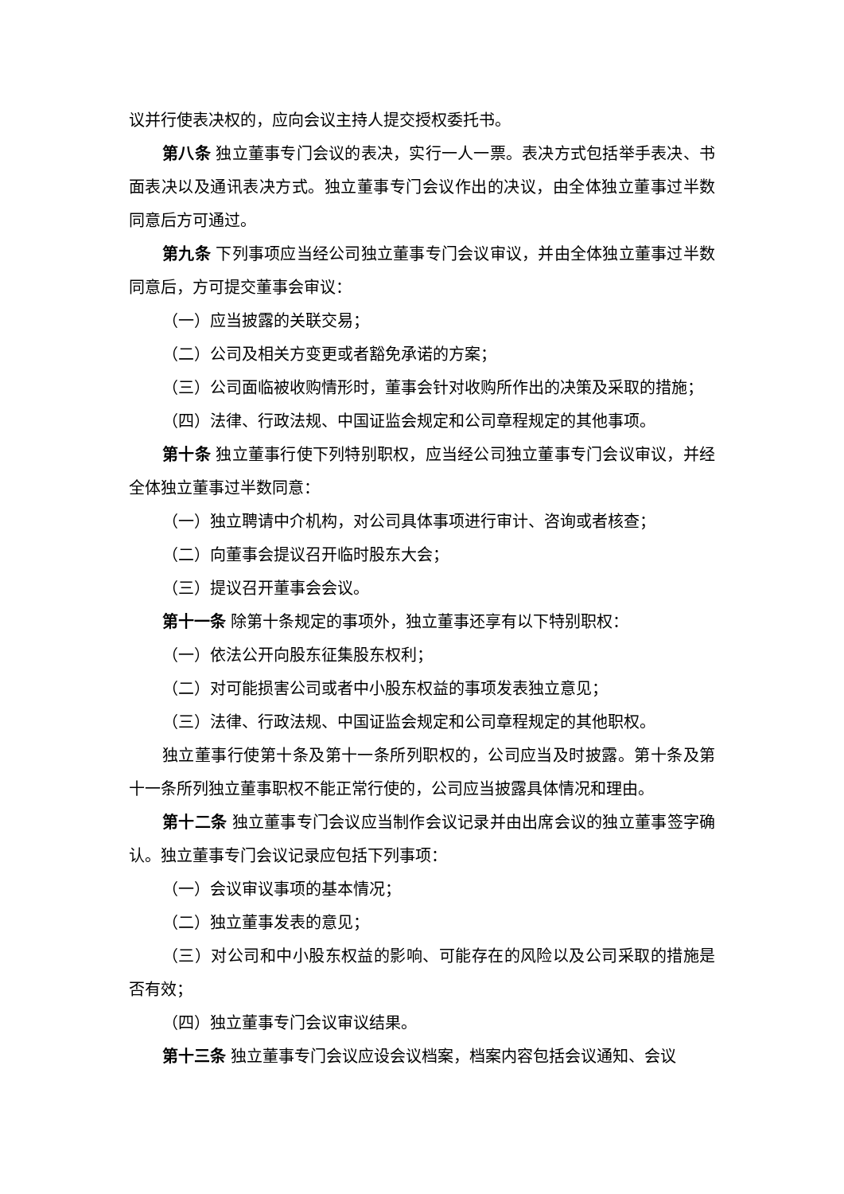议并行使表决权的，应向会议主持人提交授权委托书。
第八条 独立董事专门会议的表决，实行一人一票。表决方式包括举手表决、书面表决以及通讯表决方式。独立董事专门会议作出的决议，由全体独立董事过半数同意后方可通过。
第九条 下列事项应当经公司独立董事专门会议审议，并由全体独立董事过半数同意后，方可提交董事会审议：
（一）应当披露的关联交易；
（二）公司及相关方变更或者豁免承诺的方案；
（三）公司面临被收购情形时，董事会针对收购所作出的决策及采取的措施；
（四）法律、行政法规、中国证监会规定和公司章程规定的其他事项。
第十条 独立董事行使下列特别职权，应当经公司独立董事专门会议审议，并经全体独立董事过半数同意：
（一）独立聘请中介机构，对公司具体事项进行审计、咨询或者核查；
（二）向董事会提议召开临时股东大会；
（三）提议召开董事会会议。
第十一条 除第十条规定的事项外，独立董事还享有以下特别职权：
（一）依法公开向股东征集股东权利；
（二）对可能损害公司或者中小股东权益的事项发表独立意见；
（三）法律、行政法规、中国证监会规定和公司章程规定的其他职权。
独立董事行使第十条及第十一条所列职权的，公司应当及时披露。第十条及第十一条所列独立董事职权不能正常行使的，公司应当披露具体情况和理由。
第十二条 独立董事专门会议应当制作会议记录并由出席会议的独立董事签字确认。独立董事专门会议记录应包括下列事项：
（一）会议审议事项的基本情况；
（二）独立董事发表的意见；
（三）对公司和中小股东权益的影响、可能存在的风险以及公司采取的措施是否有效；
（四）独立董事专门会议审议结果。
第十三条 独立董事专门会议应设会议档案，档案内容包括会议通知、会议